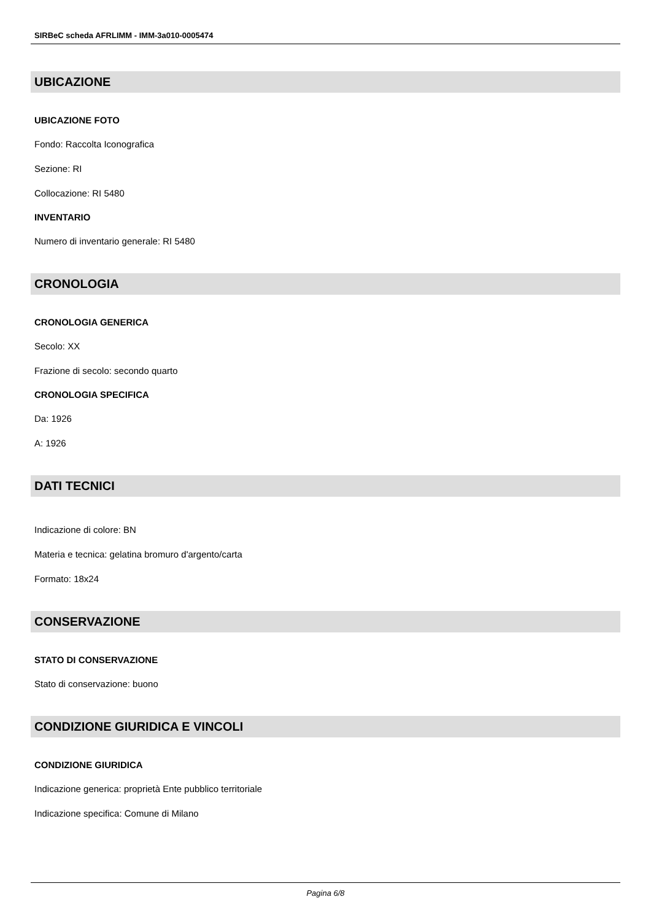SIRBeC scheda AFRLIMM - IMM-3a010-0005474
UBICAZIONE
UBICAZIONE FOTO
Fondo: Raccolta Iconografica
Sezione: RI
Collocazione: RI 5480
INVENTARIO
Numero di inventario generale: RI 5480
CRONOLOGIA
CRONOLOGIA GENERICA
Secolo: XX
Frazione di secolo: secondo quarto
CRONOLOGIA SPECIFICA
Da: 1926
A: 1926
DATI TECNICI
Indicazione di colore: BN
Materia e tecnica: gelatina bromuro d'argento/carta
Formato: 18x24
CONSERVAZIONE
STATO DI CONSERVAZIONE
Stato di conservazione: buono
CONDIZIONE GIURIDICA E VINCOLI
CONDIZIONE GIURIDICA
Indicazione generica: proprietà Ente pubblico territoriale
Indicazione specifica: Comune di Milano
Pagina 6/8